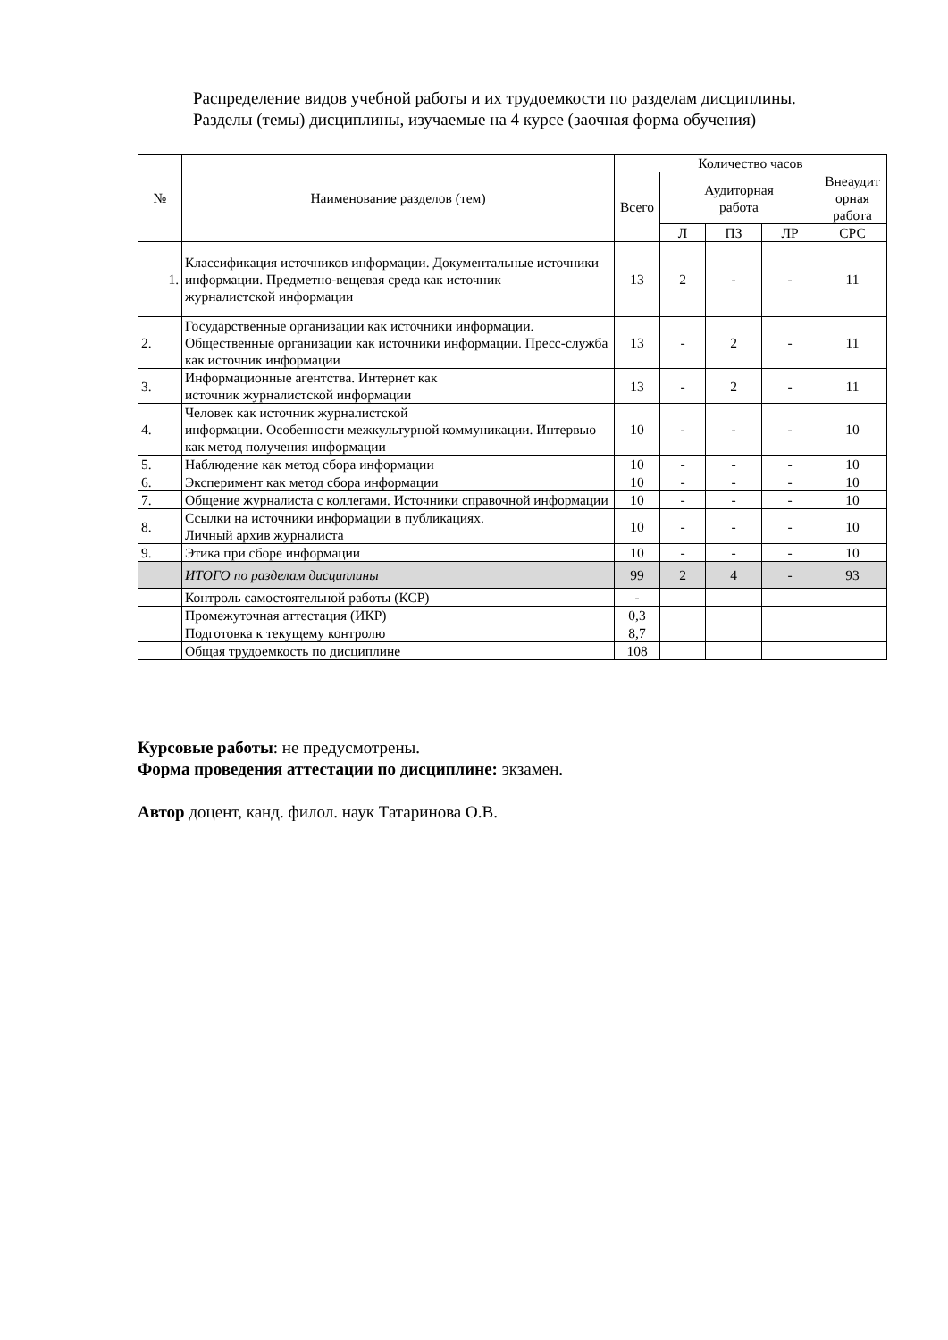Распределение видов учебной работы и их трудоемкости по разделам дисциплины.
Разделы (темы) дисциплины, изучаемые на 4 курсе (заочная форма обучения)
| № | Наименование разделов (тем) | Количество часов | | | | |
| --- | --- | --- | --- | --- | --- | --- |
| | | Всего | Аудиторная работа | | | Внеаудит орная работа |
| | | | Л | ПЗ | ЛР | СРС |
| 1. | Классификация источников информации. Документальные источники информации. Предметно-вещевая среда как источник журналистской информации | 13 | 2 | - | - | 11 |
| 2. | Государственные организации как источники информации. Общественные организации как источники информации. Пресс-служба как источник информации | 13 | - | 2 | - | 11 |
| 3. | Информационные агентства. Интернет как источник журналистской информации | 13 | - | 2 | - | 11 |
| 4. | Человек как источник журналистской информации. Особенности межкультурной коммуникации. Интервью как метод получения информации | 10 | - | - | - | 10 |
| 5. | Наблюдение как метод сбора информации | 10 | - | - | - | 10 |
| 6. | Эксперимент как метод сбора информации | 10 | - | - | - | 10 |
| 7. | Общение журналиста с коллегами. Источники справочной информации | 10 | - | - | - | 10 |
| 8. | Ссылки на источники информации в публикациях. Личный архив журналиста | 10 | - | - | - | 10 |
| 9. | Этика при сборе информации | 10 | - | - | - | 10 |
| | ИТОГО по разделам дисциплины | 99 | 2 | 4 | - | 93 |
| | Контроль самостоятельной работы (КСР) | - | | | | |
| | Промежуточная аттестация (ИКР) | 0,3 | | | | |
| | Подготовка к текущему контролю | 8,7 | | | | |
| | Общая трудоемкость по дисциплине | 108 | | | | |
Курсовые работы: не предусмотрены.
Форма проведения аттестации по дисциплине: экзамен.
Автор доцент, канд. филол. наук Татаринова О.В.